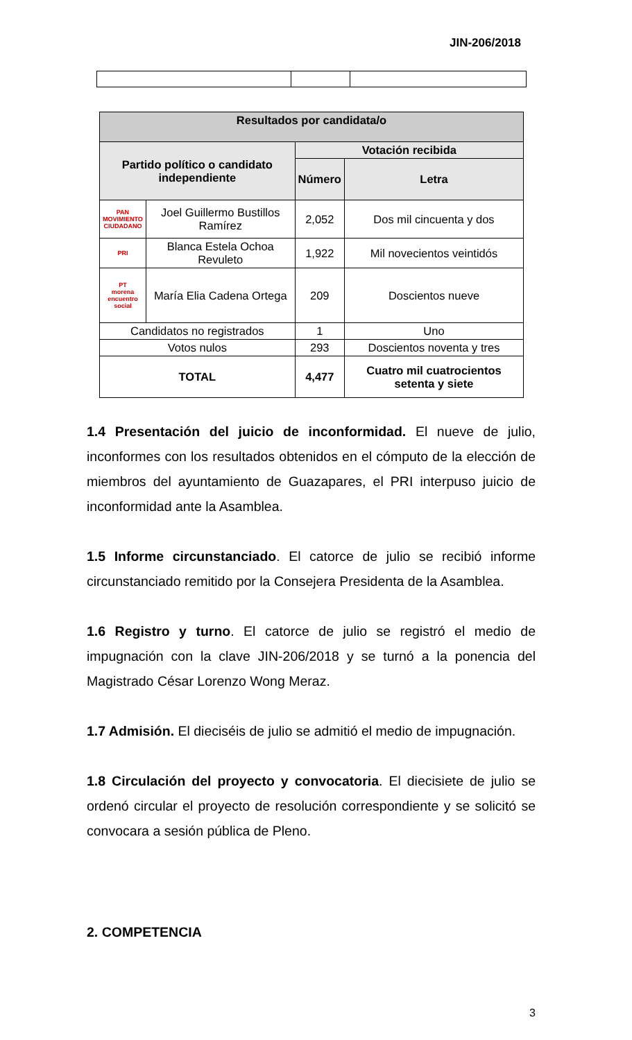JIN-206/2018
| Resultados por candidata/o | | | |
| --- | --- | --- | --- |
| Partido político o candidato independiente | | Votación recibida | |
| | | Número | Letra |
| PAN MOVIMIENTO CIUDADANO | Joel Guillermo Bustillos Ramírez | 2,052 | Dos mil cincuenta y dos |
| PRI | Blanca Estela Ochoa Revuleto | 1,922 | Mil novecientos veintidós |
| PT morena encuentro social | María Elia Cadena Ortega | 209 | Doscientos nueve |
| Candidatos no registrados | | 1 | Uno |
| Votos nulos | | 293 | Doscientos noventa y tres |
| TOTAL | | 4,477 | Cuatro mil cuatrocientos setenta y siete |
1.4 Presentación del juicio de inconformidad. El nueve de julio, inconformes con los resultados obtenidos en el cómputo de la elección de miembros del ayuntamiento de Guazapares, el PRI interpuso juicio de inconformidad ante la Asamblea.
1.5 Informe circunstanciado. El catorce de julio se recibió informe circunstanciado remitido por la Consejera Presidenta de la Asamblea.
1.6 Registro y turno. El catorce de julio se registró el medio de impugnación con la clave JIN-206/2018 y se turnó a la ponencia del Magistrado César Lorenzo Wong Meraz.
1.7 Admisión. El dieciséis de julio se admitió el medio de impugnación.
1.8 Circulación del proyecto y convocatoria. El diecisiete de julio se ordenó circular el proyecto de resolución correspondiente y se solicitó se convocara a sesión pública de Pleno.
2. COMPETENCIA
3